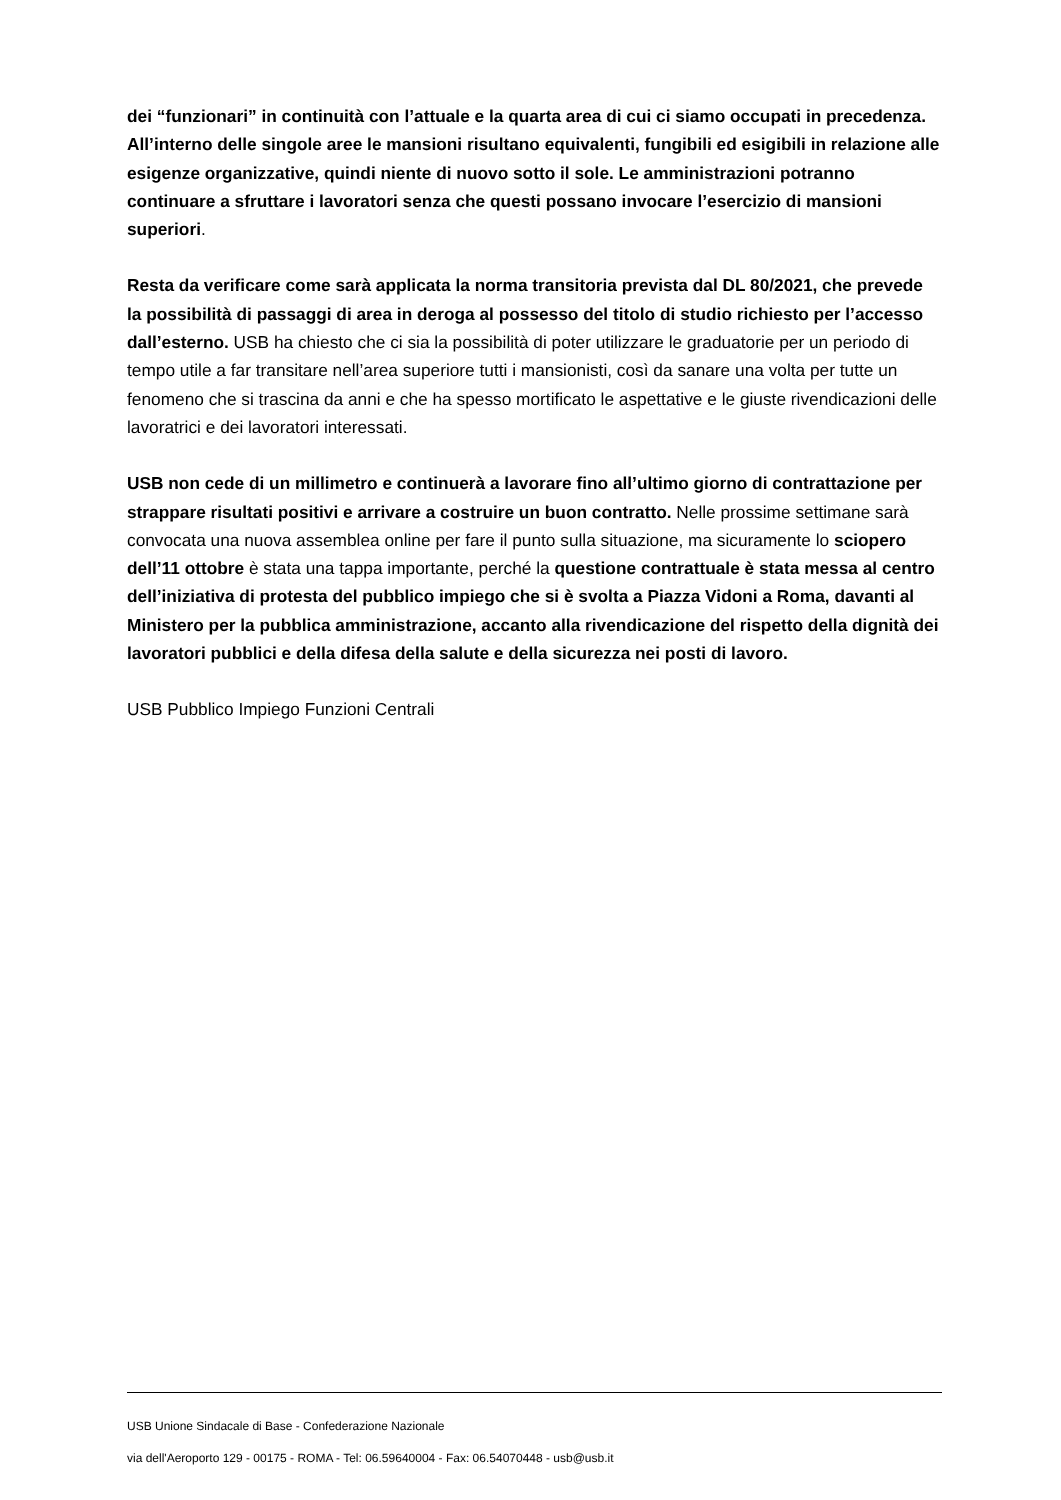dei “funzionari” in continuità con l’attuale e la quarta area di cui ci siamo occupati in precedenza. All’interno delle singole aree le mansioni risultano equivalenti, fungibili ed esigibili in relazione alle esigenze organizzative, quindi niente di nuovo sotto il sole. Le amministrazioni potranno continuare a sfruttare i lavoratori senza che questi possano invocare l’esercizio di mansioni superiori.
Resta da verificare come sarà applicata la norma transitoria prevista dal DL 80/2021, che prevede la possibilità di passaggi di area in deroga al possesso del titolo di studio richiesto per l’accesso dall’esterno. USB ha chiesto che ci sia la possibilità di poter utilizzare le graduatorie per un periodo di tempo utile a far transitare nell’area superiore tutti i mansionisti, così da sanare una volta per tutte un fenomeno che si trascina da anni e che ha spesso mortificato le aspettative e le giuste rivendicazioni delle lavoratrici e dei lavoratori interessati.
USB non cede di un millimetro e continuerà a lavorare fino all’ultimo giorno di contrattazione per strappare risultati positivi e arrivare a costruire un buon contratto. Nelle prossime settimane sarà convocata una nuova assemblea online per fare il punto sulla situazione, ma sicuramente lo sciopero dell’11 ottobre è stata una tappa importante, perché la questione contrattuale è stata messa al centro dell’iniziativa di protesta del pubblico impiego che si è svolta a Piazza Vidoni a Roma, davanti al Ministero per la pubblica amministrazione, accanto alla rivendicazione del rispetto della dignità dei lavoratori pubblici e della difesa della salute e della sicurezza nei posti di lavoro.
USB Pubblico Impiego Funzioni Centrali
USB Unione Sindacale di Base - Confederazione Nazionale
via dell'Aeroporto 129 - 00175 - ROMA - Tel: 06.59640004 - Fax: 06.54070448 - usb@usb.it